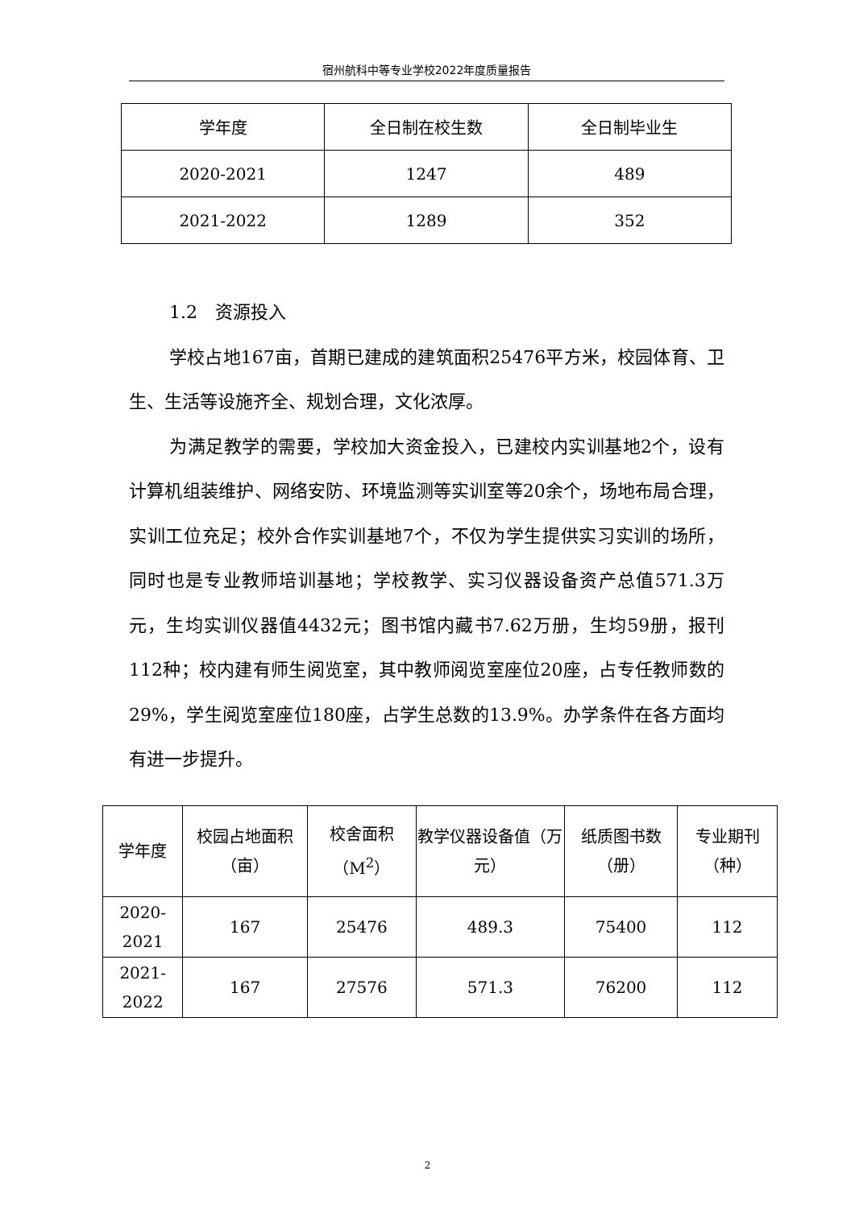宿州航科中等专业学校2022年度质量报告
| 学年度 | 全日制在校生数 | 全日制毕业生 |
| 2020-2021 | 1247 | 489 |
| 2021-2022 | 1289 | 352 |
1.2　资源投入
学校占地167亩，首期已建成的建筑面积25476平方米，校园体育、卫生、生活等设施齐全、规划合理，文化浓厚。
为满足教学的需要，学校加大资金投入，已建校内实训基地2个，设有计算机组装维护、网络安防、环境监测等实训室等20余个，场地布局合理，实训工位充足；校外合作实训基地7个，不仅为学生提供实习实训的场所，同时也是专业教师培训基地；学校教学、实习仪器设备资产总值571.3万元，生均实训仪器值4432元；图书馆内藏书7.62万册，生均59册，报刊112种；校内建有师生阅览室，其中教师阅览室座位20座，占专任教师数的29%，学生阅览室座位180座，占学生总数的13.9%。办学条件在各方面均有进一步提升。
| 学年度 | 校园占地面积（亩） | 校舍面积（M<sup>2</sup>） | 教学仪器设备值（万元） | 纸质图书数（册） | 专业期刊（种） |
| 2020-2021 | 167 | 25476 | 489.3 | 75400 | 112 |
| 2021-2022 | 167 | 27576 | 571.3 | 76200 | 112 |
2